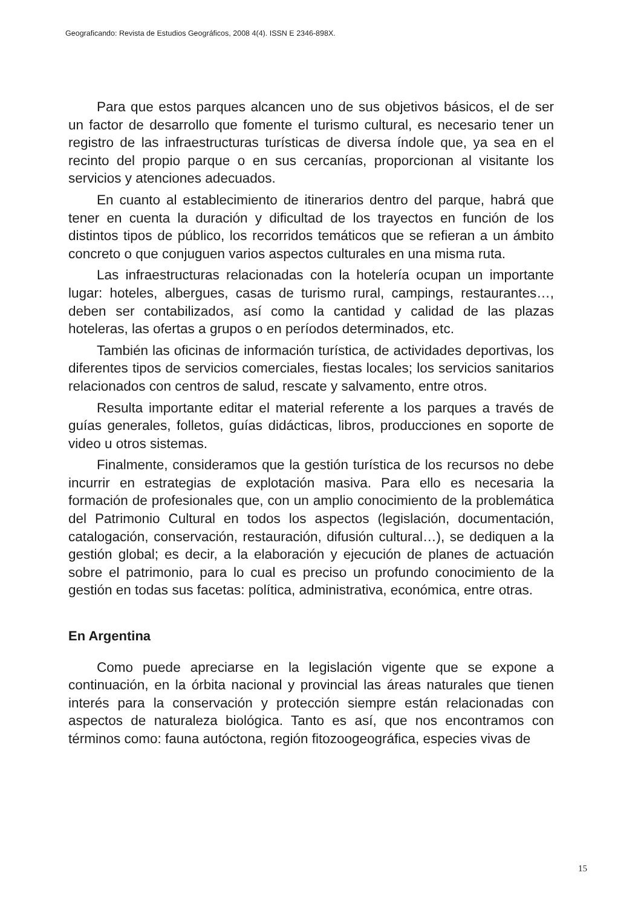Geograficando: Revista de Estudios Geográficos, 2008 4(4). ISSN E 2346-898X.
Para que estos parques alcancen uno de sus objetivos básicos, el de ser un factor de desarrollo que fomente el turismo cultural, es necesario tener un registro de las infraestructuras turísticas de diversa índole que, ya sea en el recinto del propio parque o en sus cercanías, proporcionan al visitante los servicios y atenciones adecuados.
En cuanto al establecimiento de itinerarios dentro del parque, habrá que tener en cuenta la duración y dificultad de los trayectos en función de los distintos tipos de público, los recorridos temáticos que se refieran a un ámbito concreto o que conjuguen varios aspectos culturales en una misma ruta.
Las infraestructuras relacionadas con la hotelería ocupan un importante lugar: hoteles, albergues, casas de turismo rural, campings, restaurantes…, deben ser contabilizados, así como la cantidad y calidad de las plazas hoteleras, las ofertas a grupos o en períodos determinados, etc.
También las oficinas de información turística, de actividades deportivas, los diferentes tipos de servicios comerciales, fiestas locales; los servicios sanitarios relacionados con centros de salud, rescate y salvamento, entre otros.
Resulta importante editar el material referente a los parques a través de guías generales, folletos, guías didácticas, libros, producciones en soporte de video u otros sistemas.
Finalmente, consideramos que la gestión turística de los recursos no debe incurrir en estrategias de explotación masiva. Para ello es necesaria la formación de profesionales que, con un amplio conocimiento de la problemática del Patrimonio Cultural en todos los aspectos (legislación, documentación, catalogación, conservación, restauración, difusión cultural…), se dediquen a la gestión global; es decir, a la elaboración y ejecución de planes de actuación sobre el patrimonio, para lo cual es preciso un profundo conocimiento de la gestión en todas sus facetas: política, administrativa, económica, entre otras.
En Argentina
Como puede apreciarse en la legislación vigente que se expone a continuación, en la órbita nacional y provincial las áreas naturales que tienen interés para la conservación y protección siempre están relacionadas con aspectos de naturaleza biológica. Tanto es así, que nos encontramos con términos como: fauna autóctona, región fitozoogeográfica, especies vivas de
15